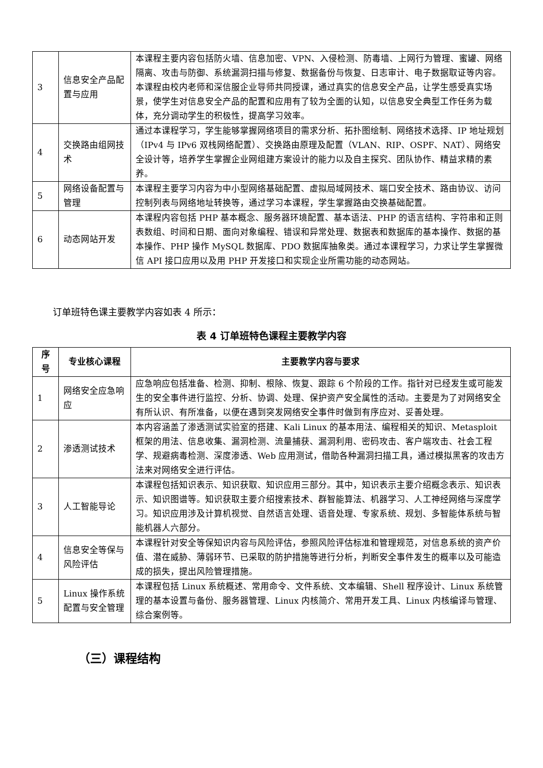| 3 | 信息安全产品配置与应用 | 本课程主要内容包括防火墙、信息加密、VPN、入侵检测、防毒墙、上网行为管理、蜜罐、网络隔离、攻击与防御、系统漏洞扫描与修复、数据备份与恢复、日志审计、电子数据取证等内容。本课程由校内老师和深信服企业导师共同授课，通过真实的信息安全产品，让学生感受真实场景，使学生对信息安全产品的配置和应用有了较为全面的认知，以信息安全典型工作任务为载体，充分调动学生的积极性，提高学习效率。 |
| 4 | 交换路由组网技术 | 通过本课程学习，学生能够掌握网络项目的需求分析、拓扑图绘制、网络技术选择、IP 地址规划（IPv4 与 IPv6 双栈网络配置）、交换路由原理及配置（VLAN、RIP、OSPF、NAT）、网络安全设计等，培养学生掌握企业网组建方案设计的能力以及自主探究、团队协作、精益求精的素养。 |
| 5 | 网络设备配置与管理 | 本课程主要学习内容为中小型网络基础配置、虚拟局域网技术、端口安全技术、路由协议、访问控制列表与网络地址转换等，通过学习本课程，学生掌握路由交换基础配置。 |
| 6 | 动态网站开发 | 本课程内容包括 PHP 基本概念、服务器环境配置、基本语法、PHP 的语言结构、字符串和正则表数组、时间和日期、面向对象编程、错误和异常处理、数据表和数据库的基本操作、数据的基本操作、PHP 操作 MySQL 数据库、PDO 数据库抽象类。通过本课程学习，力求让学生掌握微信 API 接口应用以及用 PHP 开发接口和实现企业所需功能的动态网站。 |
订单班特色课主要教学内容如表 4 所示：
表 4 订单班特色课程主要教学内容
| 序号 | 专业核心课程 | 主要教学内容与要求 |
| --- | --- | --- |
| 1 | 网络安全应急响应 | 应急响应包括准备、检测、抑制、根除、恢复、跟踪 6 个阶段的工作。指针对已经发生或可能发生的安全事件进行监控、分析、协调、处理、保护资产安全属性的活动。主要是为了对网络安全有所认识、有所准备，以便在遇到突发网络安全事件时做到有序应对、妥善处理。 |
| 2 | 渗透测试技术 | 本内容涵盖了渗透测试实验室的搭建、Kali Linux 的基本用法、编程相关的知识、Metasploit 框架的用法、信息收集、漏洞检测、流量捕获、漏洞利用、密码攻击、客户端攻击、社会工程学、规避病毒检测、深度渗透、Web 应用测试，借助各种漏洞扫描工具，通过模拟黑客的攻击方法来对网络安全进行评估。 |
| 3 | 人工智能导论 | 本课程包括知识表示、知识获取、知识应用三部分。其中，知识表示主要介绍概念表示、知识表示、知识图谱等。知识获取主要介绍搜索技术、群智能算法、机器学习、人工神经网络与深度学习。知识应用涉及计算机视觉、自然语言处理、语音处理、专家系统、规划、多智能体系统与智能机器人六部分。 |
| 4 | 信息安全等保与风险评估 | 本课程针对安全等保知识内容与风险评估，参照风险评估标准和管理规范，对信息系统的资产价值、潜在威胁、薄弱环节、已采取的防护措施等进行分析，判断安全事件发生的概率以及可能造成的损失，提出风险管理措施。 |
| 5 | Linux 操作系统配置与安全管理 | 本课程包括 Linux 系统概述、常用命令、文件系统、文本编辑、Shell 程序设计、Linux 系统管理的基本设置与备份、服务器管理、Linux 内核简介、常用开发工具、Linux 内核编译与管理、综合案例等。 |
（三）课程结构